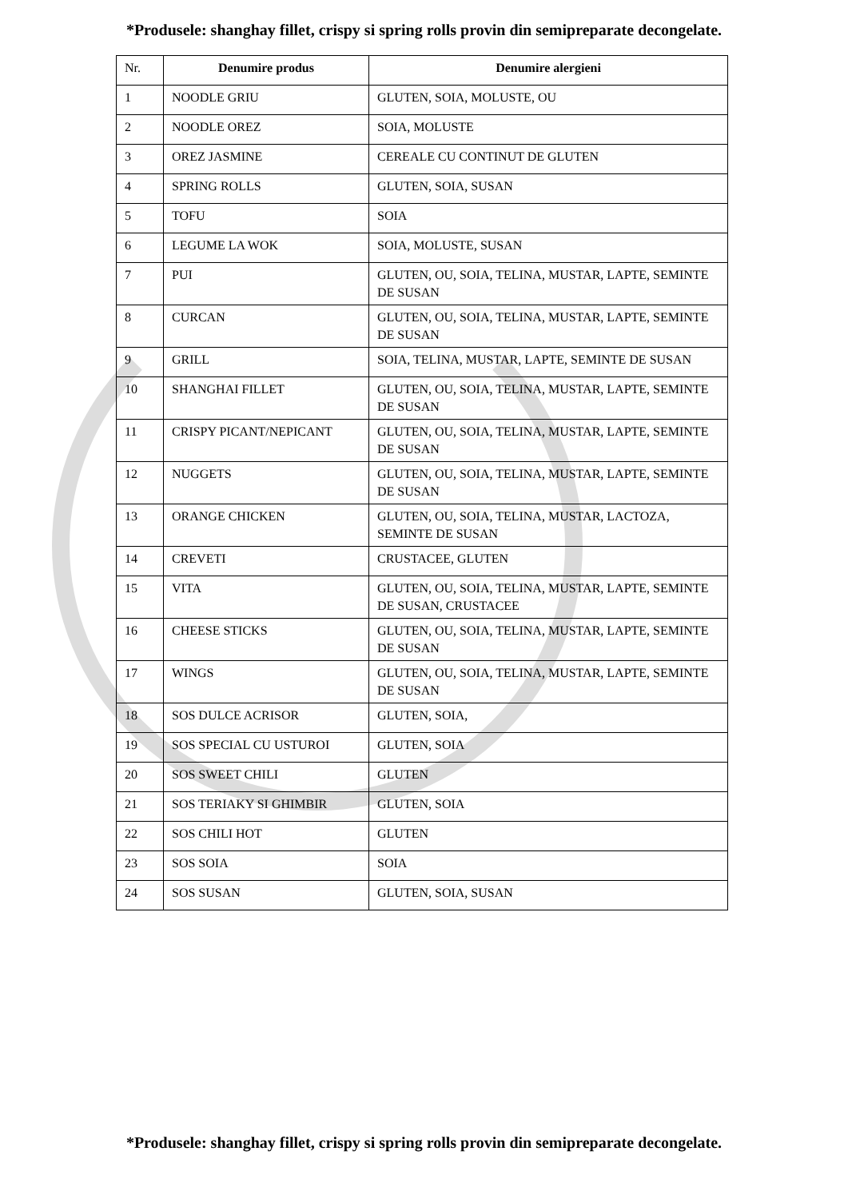*Produsele: shanghay fillet, crispy si spring rolls provin din semipreparate decongelate.
| Nr. | Denumire produs | Denumire alergieni |
| --- | --- | --- |
| 1 | NOODLE GRIU | GLUTEN, SOIA, MOLUSTE, OU |
| 2 | NOODLE OREZ | SOIA, MOLUSTE |
| 3 | OREZ JASMINE | CEREALE CU CONTINUT DE GLUTEN |
| 4 | SPRING ROLLS | GLUTEN, SOIA, SUSAN |
| 5 | TOFU | SOIA |
| 6 | LEGUME LA WOK | SOIA, MOLUSTE, SUSAN |
| 7 | PUI | GLUTEN, OU, SOIA, TELINA, MUSTAR, LAPTE, SEMINTE DE SUSAN |
| 8 | CURCAN | GLUTEN, OU, SOIA, TELINA, MUSTAR, LAPTE, SEMINTE DE SUSAN |
| 9 | GRILL | SOIA, TELINA, MUSTAR, LAPTE, SEMINTE DE SUSAN |
| 10 | SHANGHAI FILLET | GLUTEN, OU, SOIA, TELINA, MUSTAR, LAPTE, SEMINTE DE SUSAN |
| 11 | CRISPY PICANT/NEPICANT | GLUTEN, OU, SOIA, TELINA, MUSTAR, LAPTE, SEMINTE DE SUSAN |
| 12 | NUGGETS | GLUTEN, OU, SOIA, TELINA, MUSTAR, LAPTE, SEMINTE DE SUSAN |
| 13 | ORANGE CHICKEN | GLUTEN, OU, SOIA, TELINA, MUSTAR, LACTOZA, SEMINTE DE SUSAN |
| 14 | CREVETI | CRUSTACEE, GLUTEN |
| 15 | VITA | GLUTEN, OU, SOIA, TELINA, MUSTAR, LAPTE, SEMINTE DE SUSAN, CRUSTACEE |
| 16 | CHEESE STICKS | GLUTEN, OU, SOIA, TELINA, MUSTAR, LAPTE, SEMINTE DE SUSAN |
| 17 | WINGS | GLUTEN, OU, SOIA, TELINA, MUSTAR, LAPTE, SEMINTE DE SUSAN |
| 18 | SOS DULCE ACRISOR | GLUTEN, SOIA, |
| 19 | SOS SPECIAL CU USTUROI | GLUTEN, SOIA |
| 20 | SOS SWEET CHILI | GLUTEN |
| 21 | SOS TERIAKY SI GHIMBIR | GLUTEN, SOIA |
| 22 | SOS CHILI HOT | GLUTEN |
| 23 | SOS SOIA | SOIA |
| 24 | SOS SUSAN | GLUTEN, SOIA, SUSAN |
*Produsele: shanghay fillet, crispy si spring rolls provin din semipreparate decongelate.